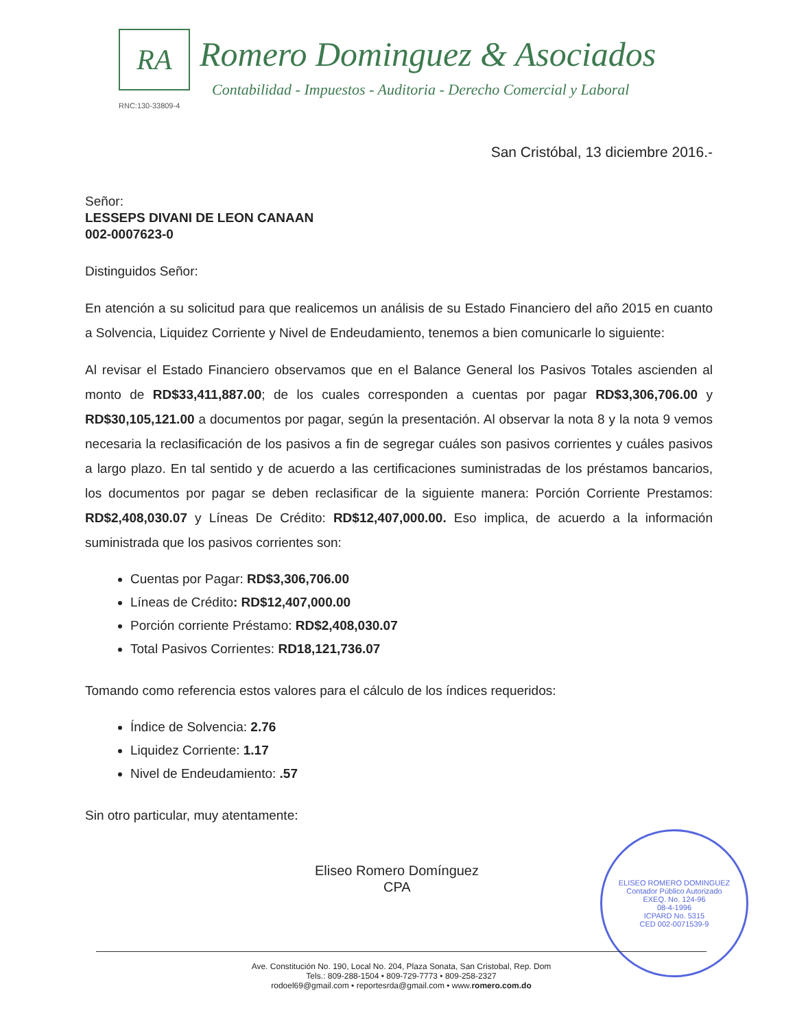RA Romero Dominguez & Asociados
Contabilidad - Impuestos - Auditoria - Derecho Comercial y Laboral
RNC:130-33809-4
San Cristóbal, 13 diciembre 2016.-
Señor:
LESSEPS DIVANI DE LEON CANAAN
002-0007623-0
Distinguidos Señor:
En atención a su solicitud para que realicemos un análisis de su Estado Financiero del año 2015 en cuanto a Solvencia, Liquidez Corriente y Nivel de Endeudamiento, tenemos a bien comunicarle lo siguiente:
Al revisar el Estado Financiero observamos que en el Balance General los Pasivos Totales ascienden al monto de RD$33,411,887.00; de los cuales corresponden a cuentas por pagar RD$3,306,706.00 y RD$30,105,121.00 a documentos por pagar, según la presentación. Al observar la nota 8 y la nota 9 vemos necesaria la reclasificación de los pasivos a fin de segregar cuáles son pasivos corrientes y cuáles pasivos a largo plazo. En tal sentido y de acuerdo a las certificaciones suministradas de los préstamos bancarios, los documentos por pagar se deben reclasificar de la siguiente manera: Porción Corriente Prestamos: RD$2,408,030.07 y Líneas De Crédito: RD$12,407,000.00. Eso implica, de acuerdo a la información suministrada que los pasivos corrientes son:
Cuentas por Pagar: RD$3,306,706.00
Líneas de Crédito: RD$12,407,000.00
Porción corriente Préstamo: RD$2,408,030.07
Total Pasivos Corrientes: RD18,121,736.07
Tomando como referencia estos valores para el cálculo de los índices requeridos:
Índice de Solvencia: 2.76
Liquidez Corriente: 1.17
Nivel de Endeudamiento: .57
Sin otro particular, muy atentamente:
Eliseo Romero Domínguez
CPA
ELISEO ROMERO DOMINGUEZ
Contador Público Autorizado
EXEQ. No. 124-96
08-4-1996
ICPARD No. 5315
CED 002-0071539-9
Ave. Constitución No. 190, Local No. 204, Plaza Sonata, San Cristobal, Rep. Dom
Tels.: 809-288-1504 • 809-729-7773 • 809-258-2327
rodoel69@gmail.com • reportesrda@gmail.com • www.romero.com.do